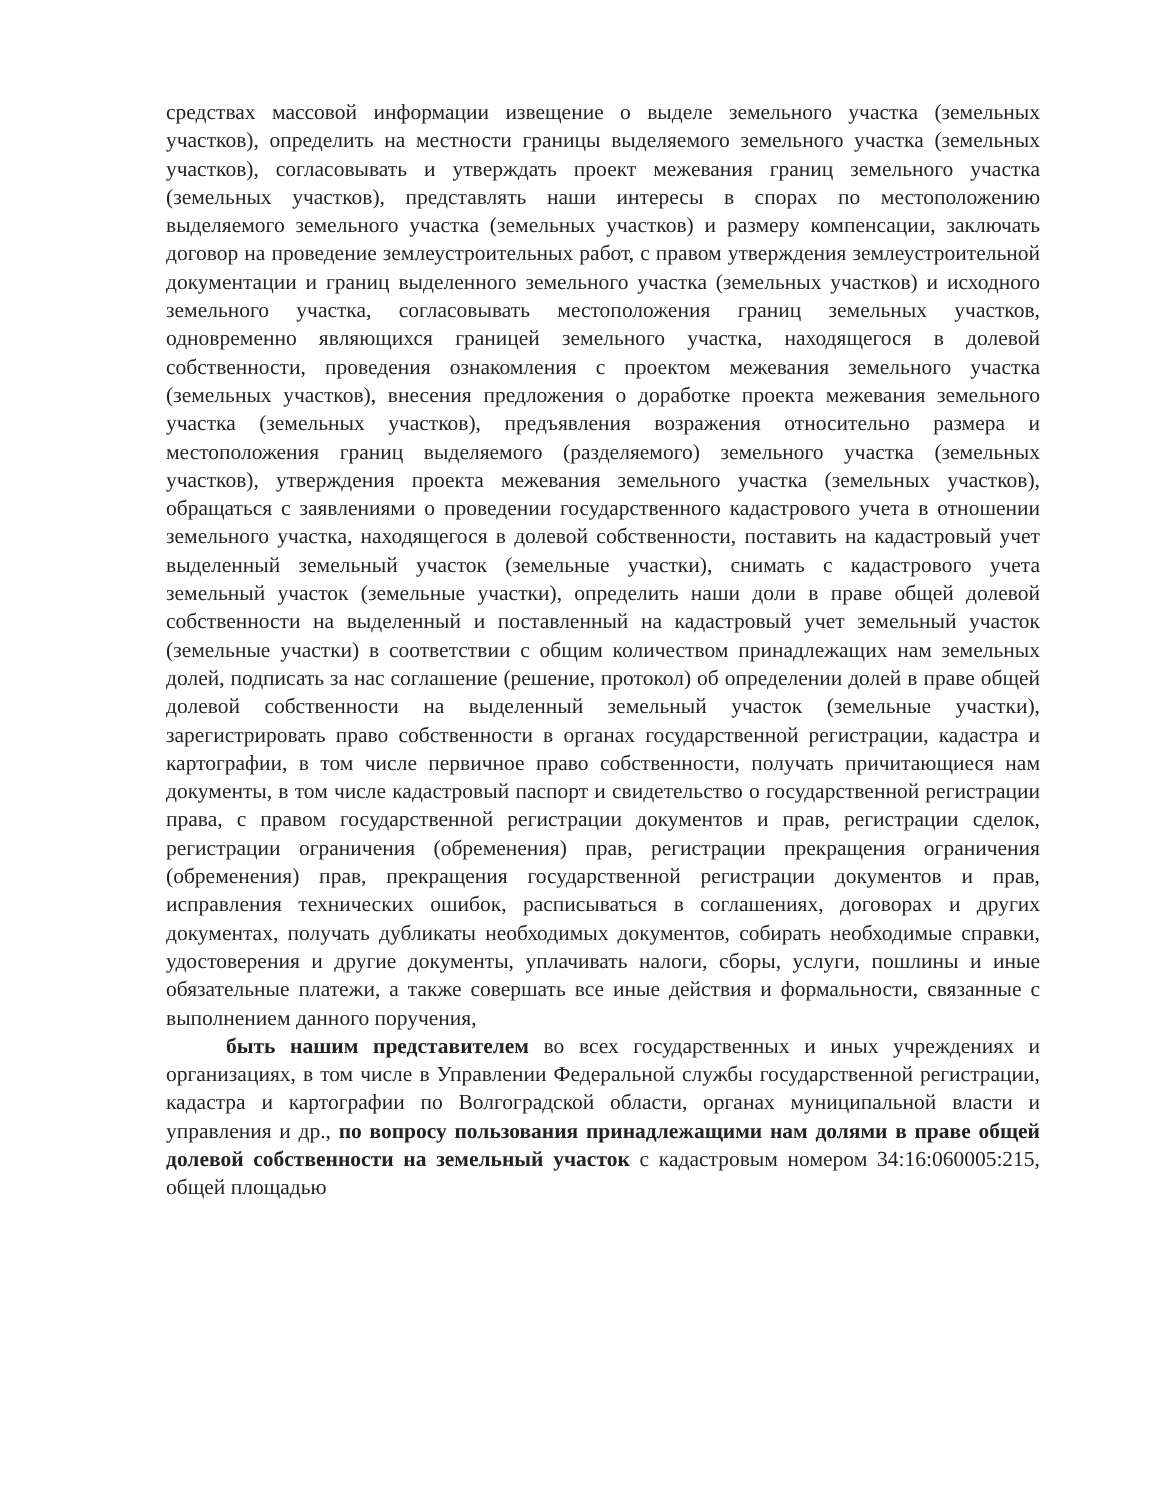средствах массовой информации извещение о выделе земельного участка (земельных участков), определить на местности границы выделяемого земельного участка (земельных участков), согласовывать и утверждать проект межевания границ земельного участка (земельных участков), представлять наши интересы в спорах по местоположению выделяемого земельного участка (земельных участков) и размеру компенсации, заключать договор на проведение землеустроительных работ, с правом утверждения землеустроительной документации и границ выделенного земельного участка (земельных участков) и исходного земельного участка, согласовывать местоположения границ земельных участков, одновременно являющихся границей земельного участка, находящегося в долевой собственности, проведения ознакомления с проектом межевания земельного участка (земельных участков), внесения предложения о доработке проекта межевания земельного участка (земельных участков), предъявления возражения относительно размера и местоположения границ выделяемого (разделяемого) земельного участка (земельных участков), утверждения проекта межевания земельного участка (земельных участков), обращаться с заявлениями о проведении государственного кадастрового учета в отношении земельного участка, находящегося в долевой собственности, поставить на кадастровый учет выделенный земельный участок (земельные участки), снимать с кадастрового учета земельный участок (земельные участки), определить наши доли в праве общей долевой собственности на выделенный и поставленный на кадастровый учет земельный участок (земельные участки) в соответствии с общим количеством принадлежащих нам земельных долей, подписать за нас соглашение (решение, протокол) об определении долей в праве общей долевой собственности на выделенный земельный участок (земельные участки), зарегистрировать право собственности в органах государственной регистрации, кадастра и картографии, в том числе первичное право собственности, получать причитающиеся нам документы, в том числе кадастровый паспорт и свидетельство о государственной регистрации права, с правом государственной регистрации документов и прав, регистрации сделок, регистрации ограничения (обременения) прав, регистрации прекращения ограничения (обременения) прав, прекращения государственной регистрации документов и прав, исправления технических ошибок, расписываться в соглашениях, договорах и других документах, получать дубликаты необходимых документов, собирать необходимые справки, удостоверения и другие документы, уплачивать налоги, сборы, услуги, пошлины и иные обязательные платежи, а также совершать все иные действия и формальности, связанные с выполнением данного поручения,
быть нашим представителем во всех государственных и иных учреждениях и организациях, в том числе в Управлении Федеральной службы государственной регистрации, кадастра и картографии по Волгоградской области, органах муниципальной власти и управления и др., по вопросу пользования принадлежащими нам долями в праве общей долевой собственности на земельный участок с кадастровым номером 34:16:060005:215, общей площадью